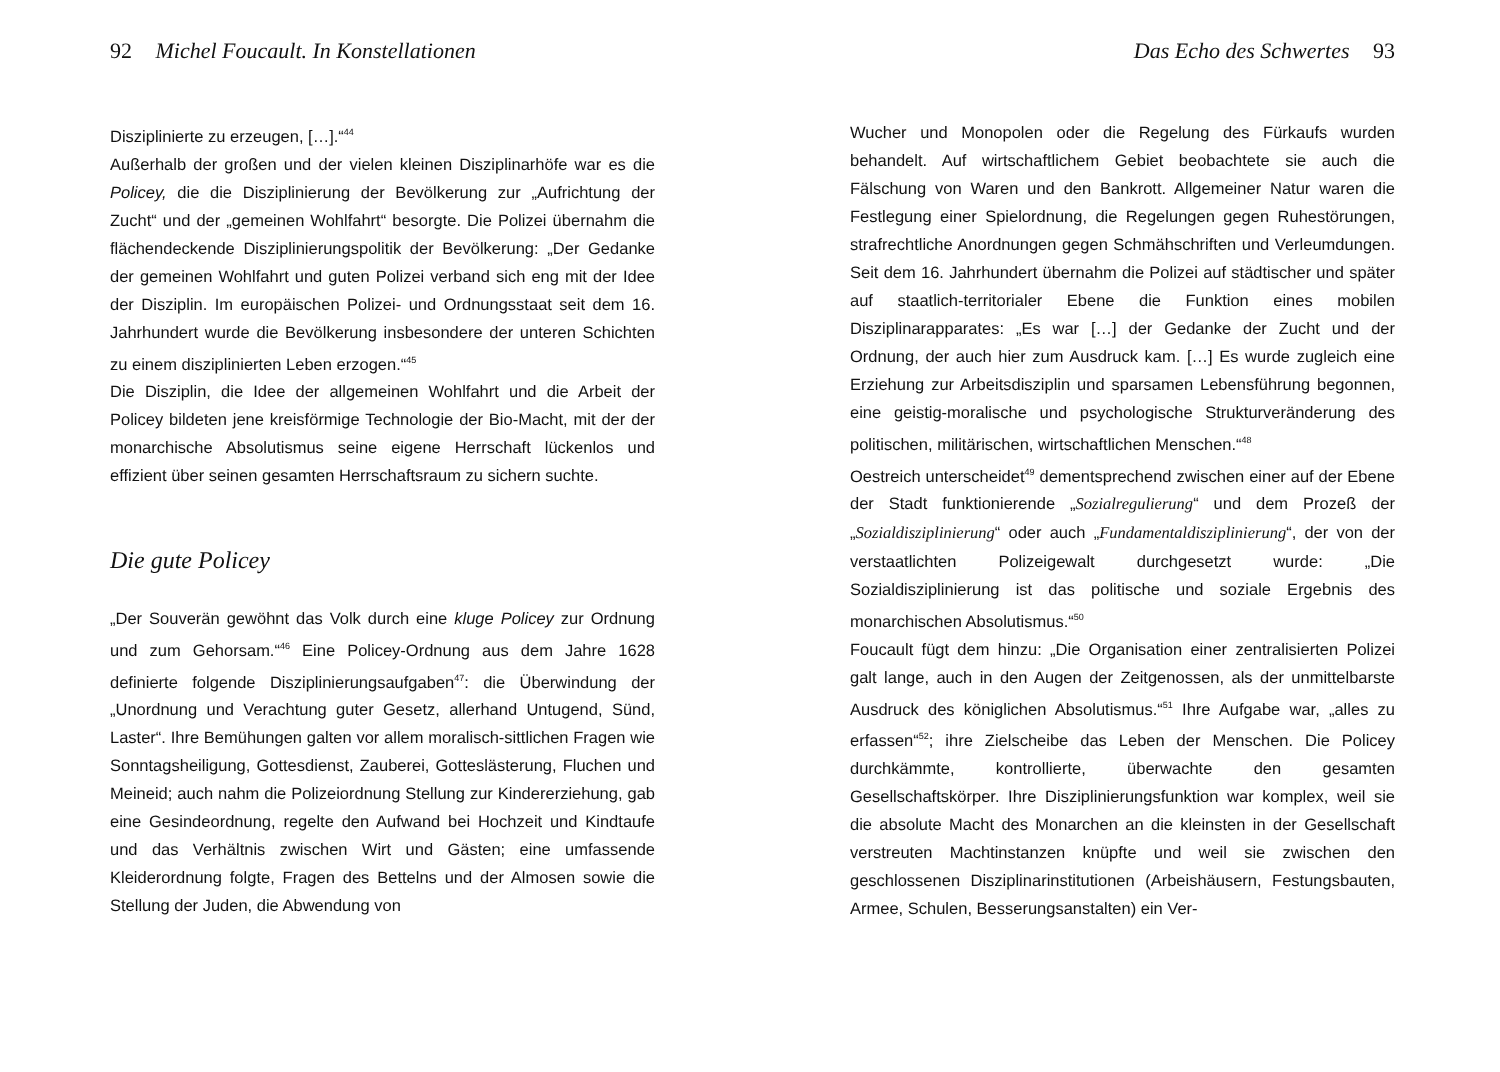92 Michel Foucault. In Konstellationen
Disziplinierte zu erzeugen, […].“<sup>44</sup>
Außerhalb der großen und der vielen kleinen Disziplinarhöfe war es die Policey, die die Disziplinierung der Bevölkerung zur „Aufrichtung der Zucht“ und der „gemeinen Wohlfahrt“ besorgte. Die Polizei übernahm die flächendeckende Disziplinierungspolitik der Bevölkerung: „Der Gedanke der gemeinen Wohlfahrt und guten Polizei verband sich eng mit der Idee der Disziplin. Im europäischen Polizei- und Ordnungsstaat seit dem 16. Jahrhundert wurde die Bevölkerung insbesondere der unteren Schichten zu einem disziplinierten Leben erzogen.“<sup>45</sup>
Die Disziplin, die Idee der allgemeinen Wohlfahrt und die Arbeit der Policey bildeten jene kreisförmige Technologie der Bio-Macht, mit der der monarchische Absolutismus seine eigene Herrschaft lückenlos und effizient über seinen gesamten Herrschaftsraum zu sichern suchte.
Die gute Policey
„Der Souverän gewöhnt das Volk durch eine kluge Policey zur Ordnung und zum Gehorsam.“<sup>46</sup> Eine Policey-Ordnung aus dem Jahre 1628 definierte folgende Disziplinierungsaufgaben<sup>47</sup>: die Überwindung der „Unordnung und Verachtung guter Gesetz, allerhand Untugend, Sünd, Laster“. Ihre Bemühungen galten vor allem moralisch-sittlichen Fragen wie Sonntagsheiligung, Gottesdienst, Zauberei, Gotteslästerung, Fluchen und Meineid; auch nahm die Polizeiordnung Stellung zur Kindererziehung, gab eine Gesindeordnung, regelte den Aufwand bei Hochzeit und Kindtaufe und das Verhältnis zwischen Wirt und Gästen; eine umfassende Kleiderordnung folgte, Fragen des Bettelns und der Almosen sowie die Stellung der Juden, die Abwendung von
Das Echo des Schwertes 93
Wucher und Monopolen oder die Regelung des Fürkaufs wurden behandelt. Auf wirtschaftlichem Gebiet beobachtete sie auch die Fälschung von Waren und den Bankrott. Allgemeiner Natur waren die Festlegung einer Spielordnung, die Regelungen gegen Ruhestörungen, strafrechtliche Anordnungen gegen Schmähschriften und Verleumdungen. Seit dem 16. Jahrhundert übernahm die Polizei auf städtischer und später auf staatlich-territorialer Ebene die Funktion eines mobilen Disziplinarapparates: „Es war […] der Gedanke der Zucht und der Ordnung, der auch hier zum Ausdruck kam. […] Es wurde zugleich eine Erziehung zur Arbeitsdisziplin und sparsamen Lebensführung begonnen, eine geistig-moralische und psychologische Strukturveränderung des politischen, militärischen, wirtschaftlichen Menschen.“<sup>48</sup>
Oestreich unterscheidet<sup>49</sup> dementsprechend zwischen einer auf der Ebene der Stadt funktionierende „Sozialregulierung“ und dem Prozeß der „Sozialdisziplinierung“ oder auch „Fundamentaldisziplinierung“, der von der verstaatlichten Polizeigewalt durchgesetzt wurde: „Die Sozialdisziplinierung ist das politische und soziale Ergebnis des monarchischen Absolutismus.“<sup>50</sup>
Foucault fügt dem hinzu: „Die Organisation einer zentralisierten Polizei galt lange, auch in den Augen der Zeitgenossen, als der unmittelbarste Ausdruck des königlichen Absolutismus.“<sup>51</sup> Ihre Aufgabe war, „alles zu erfassen“<sup>52</sup>; ihre Zielscheibe das Leben der Menschen. Die Policey durchkämmte, kontrollierte, überwachte den gesamten Gesellschaftskörper. Ihre Disziplinierungsfunktion war komplex, weil sie die absolute Macht des Monarchen an die kleinsten in der Gesellschaft verstreuten Machtinstanzen knüpfte und weil sie zwischen den geschlossenen Disziplinarinstitutionen (Arbeishäusern, Festungsbauten, Armee, Schulen, Besserungsanstalten) ein Ver-